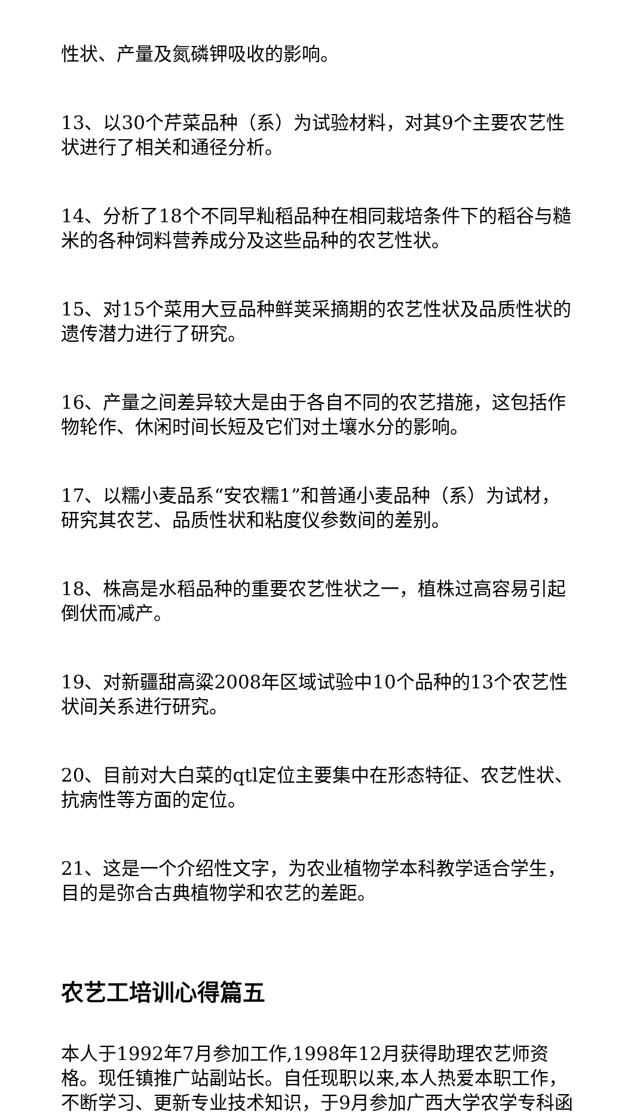性状、产量及氮磷钾吸收的影响。
13、以30个芹菜品种（系）为试验材料，对其9个主要农艺性状进行了相关和通径分析。
14、分析了18个不同早籼稻品种在相同栽培条件下的稻谷与糙米的各种饲料营养成分及这些品种的农艺性状。
15、对15个菜用大豆品种鲜荚采摘期的农艺性状及品质性状的遗传潜力进行了研究。
16、产量之间差异较大是由于各自不同的农艺措施，这包括作物轮作、休闲时间长短及它们对土壤水分的影响。
17、以糯小麦品系“安农糯1”和普通小麦品种（系）为试材，研究其农艺、品质性状和粘度仪参数间的差别。
18、株高是水稻品种的重要农艺性状之一，植株过高容易引起倒伏而减产。
19、对新疆甜高粱2008年区域试验中10个品种的13个农艺性状间关系进行研究。
20、目前对大白菜的qtl定位主要集中在形态特征、农艺性状、抗病性等方面的定位。
21、这是一个介绍性文字，为农业植物学本科教学适合学生，目的是弥合古典植物学和农艺的差距。
农艺工培训心得篇五
本人于1992年7月参加工作,1998年12月获得助理农艺师资格。现任镇推广站副站长。自任现职以来,本人热爱本职工作，不断学习、更新专业技术知识，于9月参加广西大学农学专科函